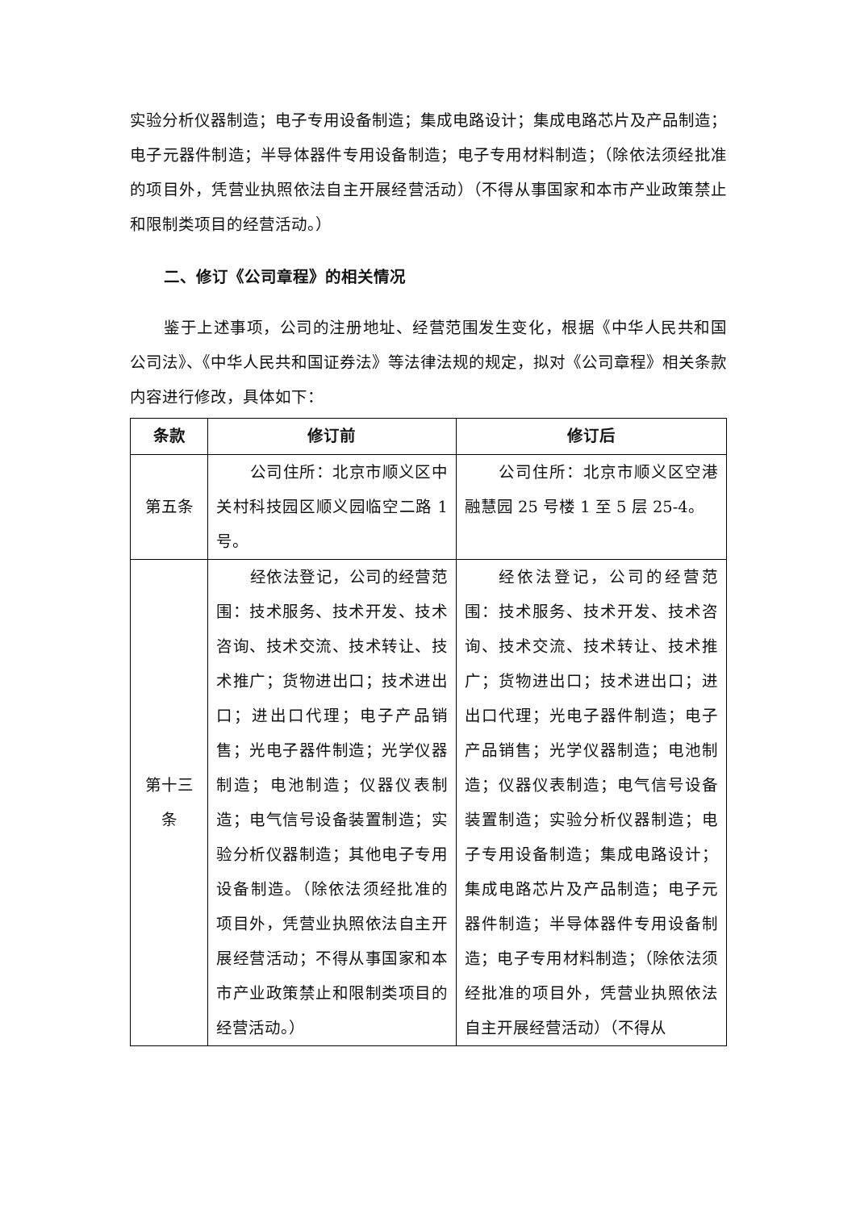实验分析仪器制造；电子专用设备制造；集成电路设计；集成电路芯片及产品制造；电子元器件制造；半导体器件专用设备制造；电子专用材料制造；（除依法须经批准的项目外，凭营业执照依法自主开展经营活动）（不得从事国家和本市产业政策禁止和限制类项目的经营活动。）
二、修订《公司章程》的相关情况
鉴于上述事项，公司的注册地址、经营范围发生变化，根据《中华人民共和国公司法》、《中华人民共和国证券法》等法律法规的规定，拟对《公司章程》相关条款内容进行修改，具体如下：
| 条款 | 修订前 | 修订后 |
| --- | --- | --- |
| 第五条 | 公司住所：北京市顺义区中关村科技园区顺义园临空二路 1 号。 | 公司住所：北京市顺义区空港融慧园 25 号楼 1 至 5 层 25-4。 |
| 第十三条 | 经依法登记，公司的经营范围：技术服务、技术开发、技术咨询、技术交流、技术转让、技术推广；货物进出口；技术进出口；进出口代理；电子产品销售；光电子器件制造；光学仪器制造；电池制造；仪器仪表制造；电气信号设备装置制造；实验分析仪器制造；其他电子专用设备制造。（除依法须经批准的项目外，凭营业执照依法自主开展经营活动；不得从事国家和本市产业政策禁止和限制类项目的经营活动。） | 经依法登记，公司的经营范围：技术服务、技术开发、技术咨询、技术交流、技术转让、技术推广；货物进出口；技术进出口；进出口代理；光电子器件制造；电子产品销售；光学仪器制造；电池制造；仪器仪表制造；电气信号设备装置制造；实验分析仪器制造；电子专用设备制造；集成电路设计；集成电路芯片及产品制造；电子元器件制造；半导体器件专用设备制造；电子专用材料制造；（除依法须经批准的项目外，凭营业执照依法自主开展经营活动）（不得从 |